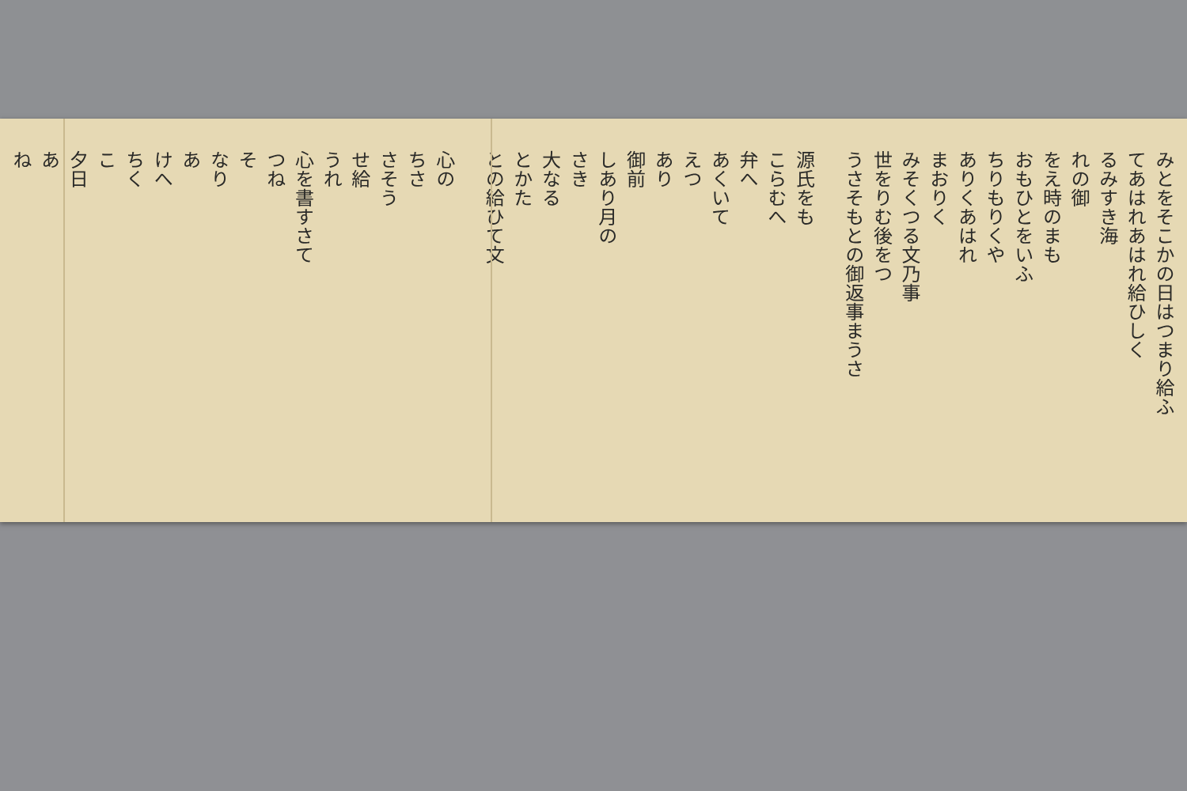みとをそこかの日はつまり給ふ
てあはれあはれ給ひしく
るみすき海
れの御
をえ時のまも
おもひとをいふ
ちりもりくや
ありくあはれ
まおりく
みそくつる文乃事
世をりむ後をつ
うさそもとの御返事まうさ
源氏をも
こらむへ
弁へ
あくいて
えつ
あり
御前
しあり月の
さき
大なる
とかた
との給ひて文
心の
ちさ
さそう
せ給
うれ
心を書すさて
つね
そ
なり
あ
けへ
ちく
こ
夕日
あ
ね